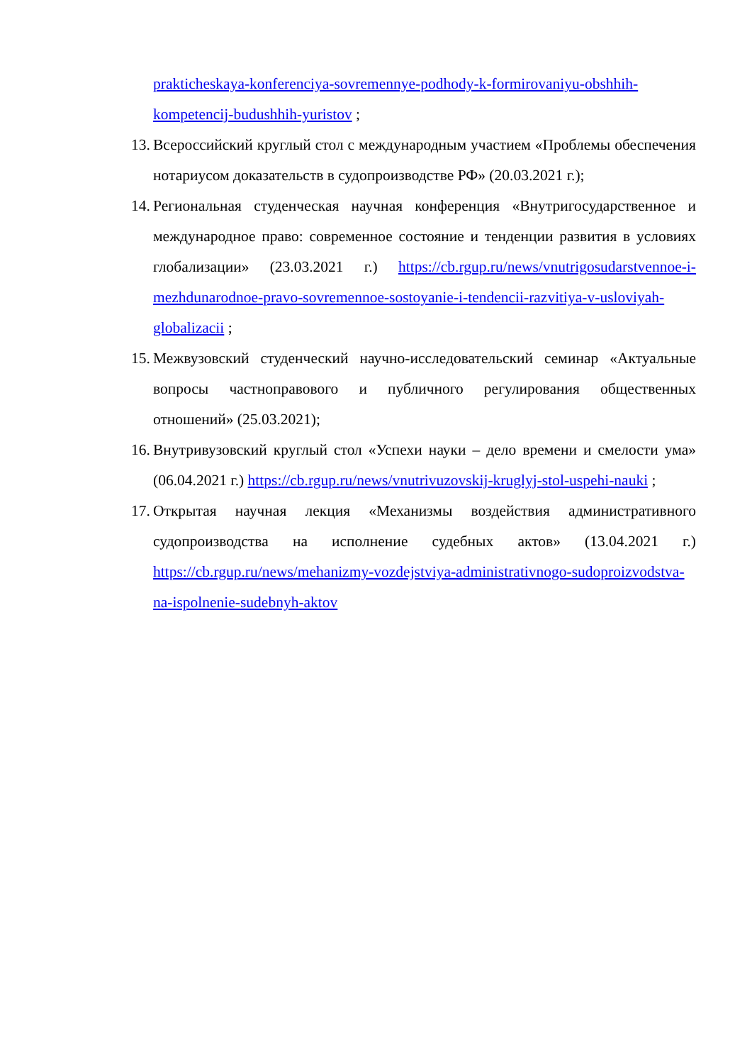prakticheskaya-konferenciya-sovremennye-podhody-k-formirovaniyu-obshhih-kompetencij-budushhih-yuristov ;
13. Всероссийский круглый стол с международным участием «Проблемы обеспечения нотариусом доказательств в судопроизводстве РФ» (20.03.2021 г.);
14. Региональная студенческая научная конференция «Внутригосударственное и международное право: современное состояние и тенденции развития в условиях глобализации» (23.03.2021 г.) https://cb.rgup.ru/news/vnutrigosudarstvennoe-i-mezhdunarodnoe-pravo-sovremennoe-sostoyanie-i-tendencii-razvitiya-v-usloviyah-globalizacii ;
15. Межвузовский студенческий научно-исследовательский семинар «Актуальные вопросы частноправового и публичного регулирования общественных отношений» (25.03.2021);
16. Внутривузовский круглый стол «Успехи науки – дело времени и смелости ума» (06.04.2021 г.) https://cb.rgup.ru/news/vnutrivuzovskij-kruglyj-stol-uspehi-nauki ;
17. Открытая научная лекция «Механизмы воздействия административного судопроизводства на исполнение судебных актов» (13.04.2021 г.) https://cb.rgup.ru/news/mehanizmy-vozdejstviya-administrativnogo-sudoproizvodstva-na-ispolnenie-sudebnyh-aktov